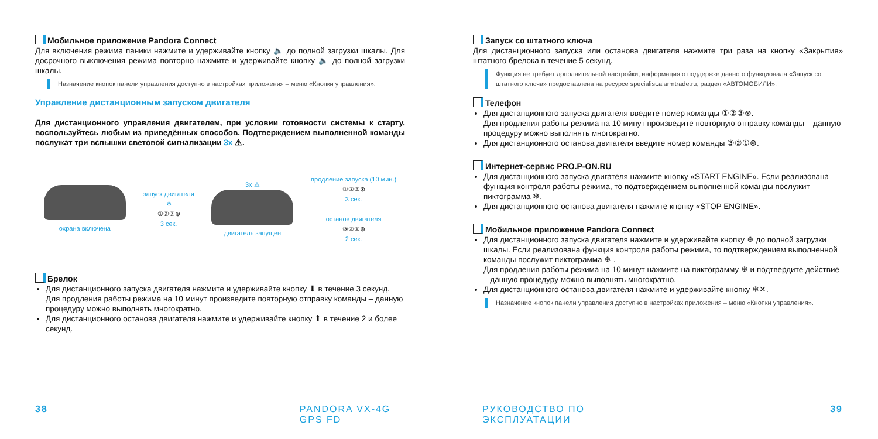Мобильное приложение Pandora Connect
Для включения режима паники нажмите и удерживайте кнопку 🔈 до полной загрузки шкалы. Для досрочного выключения режима повторно нажмите и удерживайте кнопку 🔈 до полной загрузки шкалы.
Назначение кнопок панели управления доступно в настройках приложения – меню «Кнопки управления».
Управление дистанционным запуском двигателя
Для дистанционного управления двигателем, при условии готовности системы к старту, воспользуйтесь любым из приведённых способов. Подтверждением выполненной команды послужат три вспышки световой сигнализации 3x ⚠.
охрана включена
запуск двигателя
❄
①②③⊛
3 сек.
3x ⚠
двигатель запущен
продление запуска (10 мин.)
①②③⊛
3 сек.
останов двигателя
③②①⊛
2 сек.
Брелок
Для дистанционного запуска двигателя нажмите и удерживайте кнопку ⬇ в течение 3 секунд. Для продления работы режима на 10 минут произведите повторную отправку команды – данную процедуру можно выполнять многократно.
Для дистанционного останова двигателя нажмите и удерживайте кнопку ⬆ в течение 2 и более секунд.
Запуск со штатного ключа
Для дистанционного запуска или останова двигателя нажмите три раза на кнопку «Закрытия» штатного брелока в течение 5 секунд.
Функция не требует дополнительной настройки, информация о поддержке данного функционала «Запуск со штатного ключа» предоставлена на ресурсе specialist.alarmtrade.ru, раздел «АВТОМОБИЛИ».
Телефон
Для дистанционного запуска двигателя введите номер команды ①②③⊛.
Для продления работы режима на 10 минут произведите повторную отправку команды – данную процедуру можно выполнять многократно.
Для дистанционного останова двигателя введите номер команды ③②①⊛.
Интернет-сервис PRO.P-ON.RU
Для дистанционного запуска двигателя нажмите кнопку «START ENGINE». Если реализована функция контроля работы режима, то подтверждением выполненной команды послужит пиктограмма ❄.
Для дистанционного останова двигателя нажмите кнопку «STOP ENGINE».
Мобильное приложение Pandora Connect
Для дистанционного запуска двигателя нажмите и удерживайте кнопку ❄ до полной загрузки шкалы. Если реализована функция контроля работы режима, то подтверждением выполненной команды послужит пиктограмма ❄ .
Для продления работы режима на 10 минут нажмите на пиктограмму ❄ и подтвердите действие – данную процедуру можно выполнять многократно.
Для дистанционного останова двигателя нажмите и удерживайте кнопку ❄✕.
Назначение кнопок панели управления доступно в настройках приложения – меню «Кнопки управления».
38 PANDORA VX-4G GPS FD РУКОВОДСТВО ПО ЭКСПЛУАТАЦИИ 39